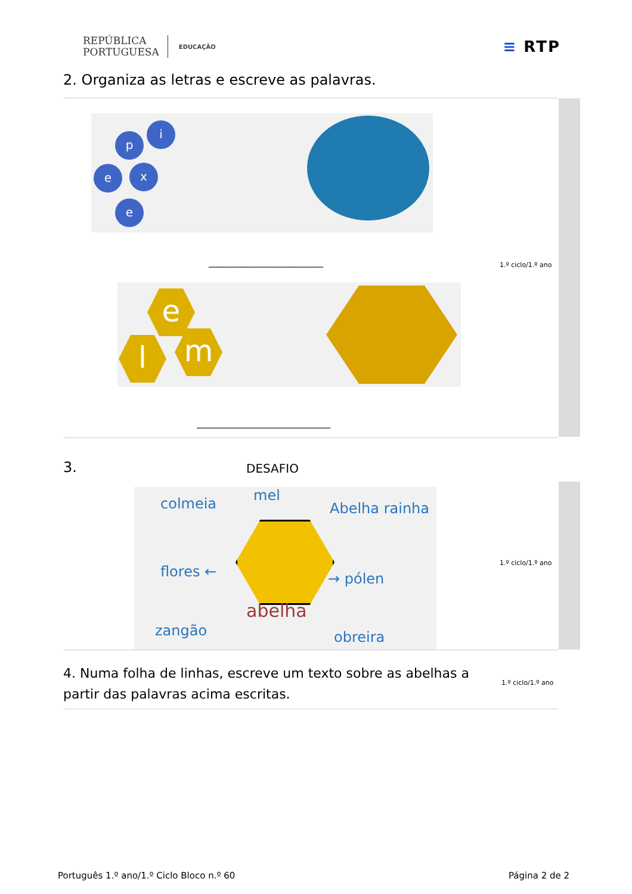REPÚBLICA
PORTUGUESA
EDUCAÇÃO
≡ RTP
2. Organiza as letras e escreve as palavras.
i
p
e x
e
________________________ 1.º ciclo/1.º ano
e
l m
____________________________
3. DESAFIO
colmeia mel
Abelha rainha
flores ← → pólen
abelha
zangão obreira
1.º ciclo/1.º ano
4. Numa folha de linhas, escreve um texto sobre as abelhas a partir das palavras acima escritas.
1.º ciclo/1.º ano
Português 1.º ano/1.º Ciclo Bloco n.º 60 Página 2 de 2